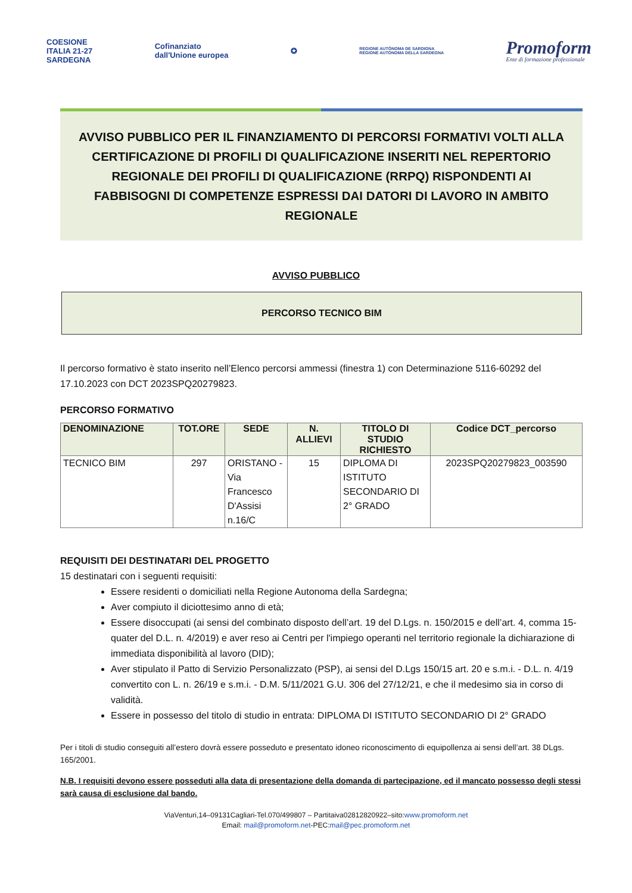COESIONE
ITALIA 21-27
SARDEGNA
Cofinanziato
dall'Unione europea
✪
REGIONE AUTÒNOMA DE SARDIGNA
REGIONE AUTONOMA DELLA SARDEGNA
Promoform
Ente di formazione professionale
AVVISO PUBBLICO PER IL FINANZIAMENTO DI PERCORSI FORMATIVI VOLTI ALLA CERTIFICAZIONE DI PROFILI DI QUALIFICAZIONE INSERITI NEL REPERTORIO REGIONALE DEI PROFILI DI QUALIFICAZIONE (RRPQ) RISPONDENTI AI FABBISOGNI DI COMPETENZE ESPRESSI DAI DATORI DI LAVORO IN AMBITO REGIONALE
AVVISO PUBBLICO
PERCORSO TECNICO BIM
Il percorso formativo è stato inserito nell’Elenco percorsi ammessi (finestra 1) con Determinazione 5116-60292 del 17.10.2023 con DCT 2023SPQ20279823.
PERCORSO FORMATIVO
| DENOMINAZIONE | TOT.ORE | SEDE | N. ALLIEVI | TITOLO DI STUDIO RICHIESTO | Codice DCT_percorso |
| --- | --- | --- | --- | --- | --- |
| TECNICO BIM | 297 | ORISTANO - Via Francesco D'Assisi n.16/C | 15 | DIPLOMA DI ISTITUTO SECONDARIO DI 2° GRADO | 2023SPQ20279823_003590 |
REQUISITI DEI DESTINATARI DEL PROGETTO
15 destinatari con i seguenti requisiti:
Essere residenti o domiciliati nella Regione Autonoma della Sardegna;
Aver compiuto il diciottesimo anno di età;
Essere disoccupati (ai sensi del combinato disposto dell’art. 19 del D.Lgs. n. 150/2015 e dell’art. 4, comma 15-quater del D.L. n. 4/2019) e aver reso ai Centri per l'impiego operanti nel territorio regionale la dichiarazione di immediata disponibilità al lavoro (DID);
Aver stipulato il Patto di Servizio Personalizzato (PSP), ai sensi del D.Lgs 150/15 art. 20 e s.m.i. - D.L. n. 4/19 convertito con L. n. 26/19 e s.m.i. - D.M. 5/11/2021 G.U. 306 del 27/12/21, e che il medesimo sia in corso di validità.
Essere in possesso del titolo di studio in entrata: DIPLOMA DI ISTITUTO SECONDARIO DI 2° GRADO
Per i titoli di studio conseguiti all’estero dovrà essere posseduto e presentato idoneo riconoscimento di equipollenza ai sensi dell’art. 38 DLgs. 165/2001.
N.B. I requisiti devono essere posseduti alla data di presentazione della domanda di partecipazione, ed il mancato possesso degli stessi sarà causa di esclusione dal bando.
ViaVenturi,14–09131Cagliari-Tel.070/499807 – Partitaiva02812820922–sito:www.promoform.net
Email: mail@promoform.net-PEC:mail@pec.promoform.net